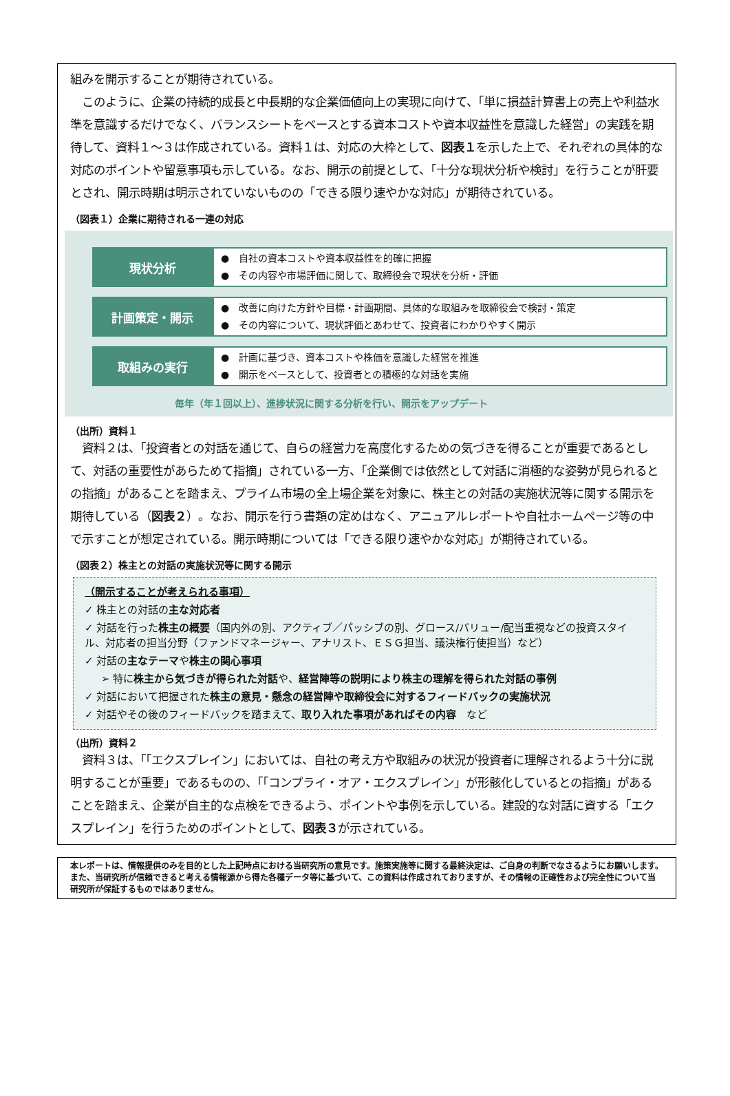組みを開示することが期待されている。
　このように、企業の持続的成長と中長期的な企業価値向上の実現に向けて、「単に損益計算書上の売上や利益水準を意識するだけでなく、バランスシートをベースとする資本コストや資本収益性を意識した経営」の実践を期待して、資料１～３は作成されている。資料１は、対応の大枠として、図表１を示した上で、それぞれの具体的な対応のポイントや留意事項も示している。なお、開示の前提として、「十分な現状分析や検討」を行うことが肝要とされ、開示時期は明示されていないものの「できる限り速やかな対応」が期待されている。
（図表１）企業に期待される一連の対応
現状分析
●　自社の資本コストや資本収益性を的確に把握
●　その内容や市場評価に関して、取締役会で現状を分析・評価
計画策定・開示
●　改善に向けた方針や目標・計画期間、具体的な取組みを取締役会で検討・策定
●　その内容について、現状評価とあわせて、投資者にわかりやすく開示
取組みの実行
●　計画に基づき、資本コストや株価を意識した経営を推進
●　開示をベースとして、投資者との積極的な対話を実施
毎年（年１回以上）、進捗状況に関する分析を行い、開示をアップデート
（出所）資料１
　資料２は、「投資者との対話を通じて、自らの経営力を高度化するための気づきを得ることが重要であるとして、対話の重要性があらためて指摘」されている一方、「企業側では依然として対話に消極的な姿勢が見られるとの指摘」があることを踏まえ、プライム市場の全上場企業を対象に、株主との対話の実施状況等に関する開示を期待している（図表２）。なお、開示を行う書類の定めはなく、アニュアルレポートや自社ホームページ等の中で示すことが想定されている。開示時期については「できる限り速やかな対応」が期待されている。
（図表２）株主との対話の実施状況等に関する開示
（開示することが考えられる事項）
✓ 株主との対話の主な対応者
✓ 対話を行った株主の概要（国内外の別、アクティブ／パッシブの別、グロース/バリュー/配当重視などの投資スタイル、対応者の担当分野（ファンドマネージャー、アナリスト、ＥＳＧ担当、議決権行使担当）など）
✓ 対話の主なテーマや株主の関心事項
➢ 特に株主から気づきが得られた対話や、経営陣等の説明により株主の理解を得られた対話の事例
✓ 対話において把握された株主の意見・懸念の経営陣や取締役会に対するフィードバックの実施状況
✓ 対話やその後のフィードバックを踏まえて、取り入れた事項があればその内容　など
（出所）資料２
　資料３は、「「エクスプレイン」においては、自社の考え方や取組みの状況が投資者に理解されるよう十分に説明することが重要」であるものの、「「コンプライ・オア・エクスプレイン」が形骸化しているとの指摘」があることを踏まえ、企業が自主的な点検をできるよう、ポイントや事例を示している。建設的な対話に資する「エクスプレイン」を行うためのポイントとして、図表３が示されている。
本レポートは、情報提供のみを目的とした上記時点における当研究所の意見です。施策実施等に関する最終決定は、ご自身の判断でなさるようにお願いします。また、当研究所が信頼できると考える情報源から得た各種データ等に基づいて、この資料は作成されておりますが、その情報の正確性および完全性について当研究所が保証するものではありません。